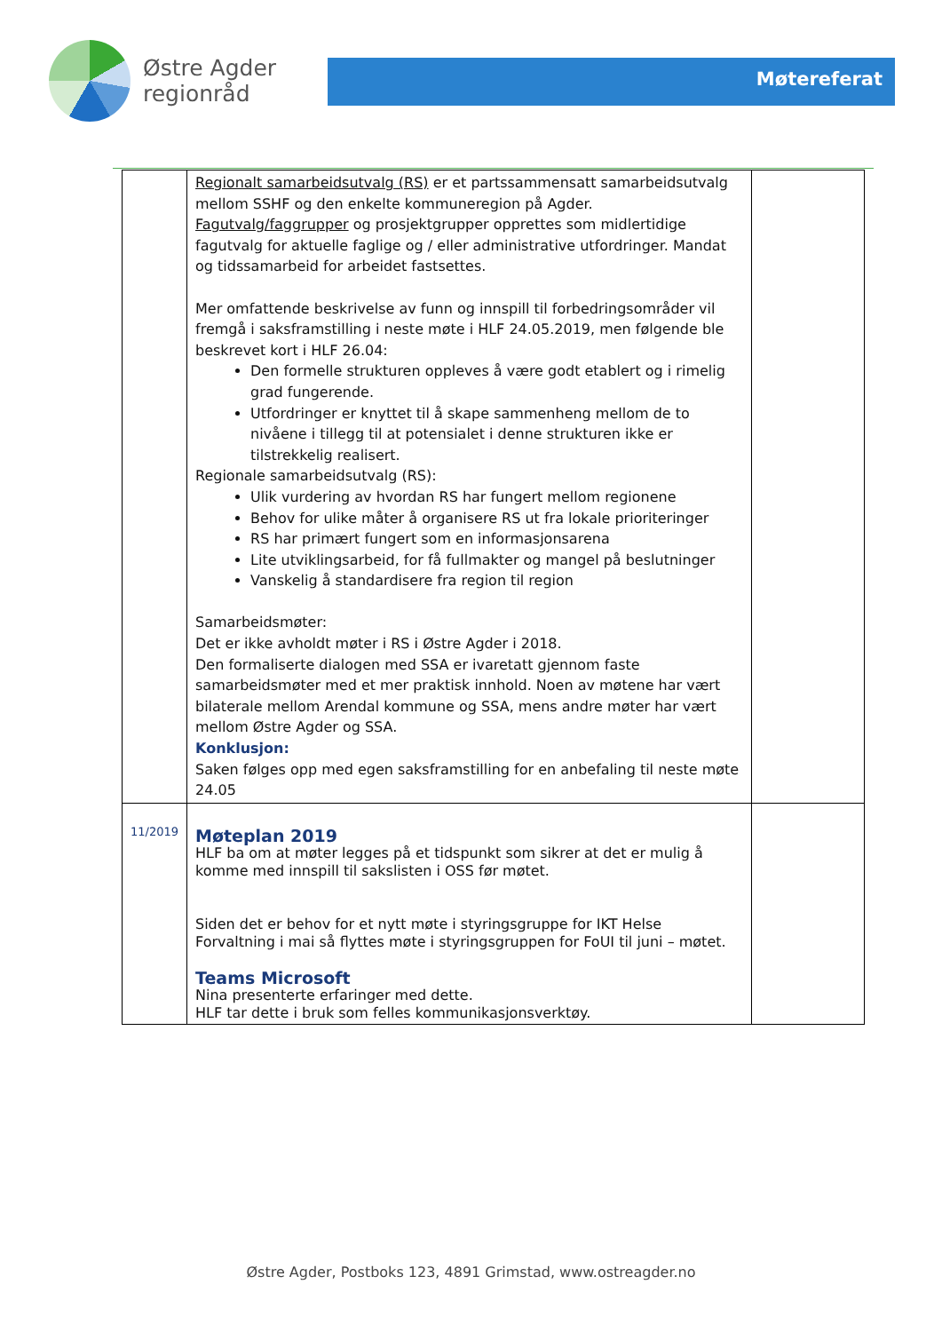Østre Agder
regionråd
Møtereferat
| | Regionalt samarbeidsutvalg (RS) er et partssammensatt samarbeidsutvalg mellom SSHF og den enkelte kommuneregion på Agder. Fagutvalg/faggrupper og prosjektgrupper opprettes som midlertidige fagutvalg for aktuelle faglige og / eller administrative utfordringer. Mandat og tidssamarbeid for arbeidet fastsettes. Mer omfattende beskrivelse av funn og innspill til forbedringsområder vil fremgå i saksframstilling i neste møte i HLF 24.05.2019, men følgende ble beskrevet kort i HLF 26.04: Den formelle strukturen oppleves å være godt etablert og i rimelig grad fungerende. Utfordringer er knyttet til å skape sammenheng mellom de to nivåene i tillegg til at potensialet i denne strukturen ikke er tilstrekkelig realisert. Regionale samarbeidsutvalg (RS): Ulik vurdering av hvordan RS har fungert mellom regionene Behov for ulike måter å organisere RS ut fra lokale prioriteringer RS har primært fungert som en informasjonsarena Lite utviklingsarbeid, for få fullmakter og mangel på beslutninger Vanskelig å standardisere fra region til region Samarbeidsmøter: Det er ikke avholdt møter i RS i Østre Agder i 2018. Den formaliserte dialogen med SSA er ivaretatt gjennom faste samarbeidsmøter med et mer praktisk innhold. Noen av møtene har vært bilaterale mellom Arendal kommune og SSA, mens andre møter har vært mellom Østre Agder og SSA. Konklusjon: Saken følges opp med egen saksframstilling for en anbefaling til neste møte 24.05 | |
| 11/2019 | Møteplan 2019 HLF ba om at møter legges på et tidspunkt som sikrer at det er mulig å komme med innspill til sakslisten i OSS før møtet. Siden det er behov for et nytt møte i styringsgruppe for IKT Helse Forvaltning i mai så flyttes møte i styringsgruppen for FoUI til juni – møtet. Teams Microsoft Nina presenterte erfaringer med dette. HLF tar dette i bruk som felles kommunikasjonsverktøy. | |
Østre Agder, Postboks 123, 4891 Grimstad, www.ostreagder.no